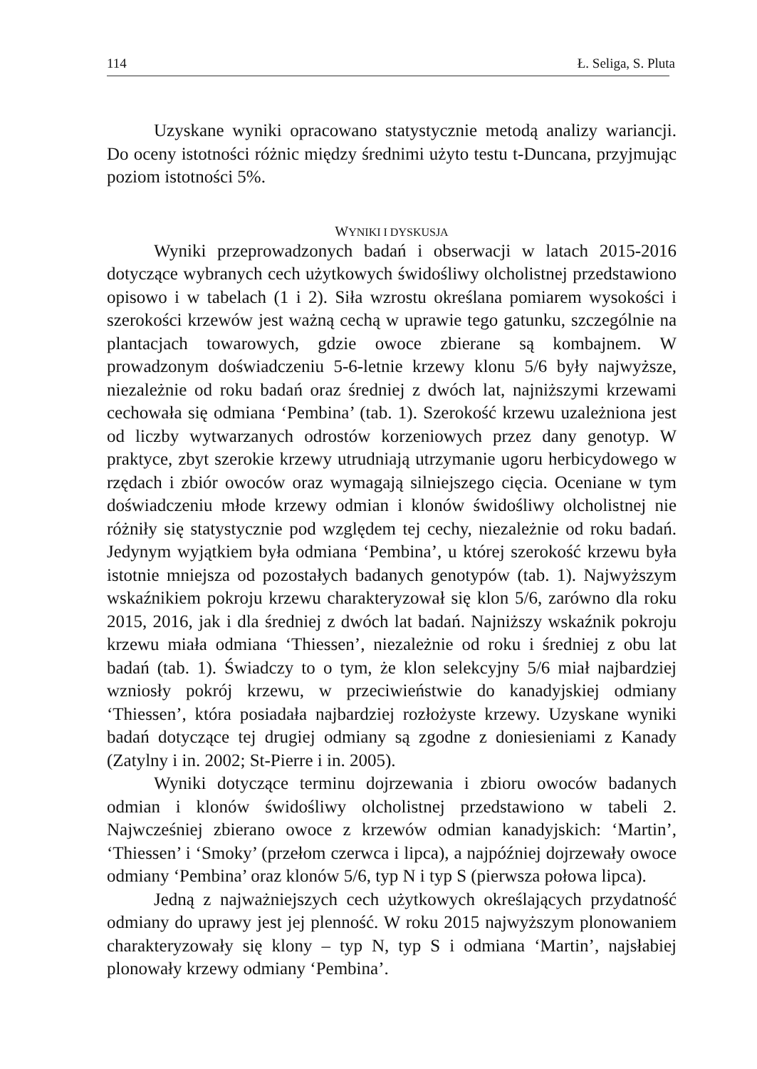114 Ł. Seliga, S. Pluta
Uzyskane wyniki opracowano statystycznie metodą analizy wariancji. Do oceny istotności różnic między średnimi użyto testu t-Duncana, przyjmując poziom istotności 5%.
WYNIKI I DYSKUSJA
Wyniki przeprowadzonych badań i obserwacji w latach 2015-2016 dotyczące wybranych cech użytkowych świdośliwy olcholistnej przedstawiono opisowo i w tabelach (1 i 2). Siła wzrostu określana pomiarem wysokości i szerokości krzewów jest ważną cechą w uprawie tego gatunku, szczególnie na plantacjach towarowych, gdzie owoce zbierane są kombajnem. W prowadzonym doświadczeniu 5-6-letnie krzewy klonu 5/6 były najwyższe, niezależnie od roku badań oraz średniej z dwóch lat, najniższymi krzewami cechowała się odmiana ‘Pembina’ (tab. 1). Szerokość krzewu uzależniona jest od liczby wytwarzanych odrostów korzeniowych przez dany genotyp. W praktyce, zbyt szerokie krzewy utrudniają utrzymanie ugoru herbicydowego w rzędach i zbiór owoców oraz wymagają silniejszego cięcia. Oceniane w tym doświadczeniu młode krzewy odmian i klonów świdośliwy olcholistnej nie różniły się statystycznie pod względem tej cechy, niezależnie od roku badań. Jedynym wyjątkiem była odmiana ‘Pembina’, u której szerokość krzewu była istotnie mniejsza od pozostałych badanych genotypów (tab. 1). Najwyższym wskaźnikiem pokroju krzewu charakteryzował się klon 5/6, zarówno dla roku 2015, 2016, jak i dla średniej z dwóch lat badań. Najniższy wskaźnik pokroju krzewu miała odmiana ‘Thiessen’, niezależnie od roku i średniej z obu lat badań (tab. 1). Świadczy to o tym, że klon selekcyjny 5/6 miał najbardziej wzniosły pokrój krzewu, w przeciwieństwie do kanadyjskiej odmiany ‘Thiessen’, która posiadała najbardziej rozłożyste krzewy. Uzyskane wyniki badań dotyczące tej drugiej odmiany są zgodne z doniesieniami z Kanady (Zatylny i in. 2002; St-Pierre i in. 2005).
Wyniki dotyczące terminu dojrzewania i zbioru owoców badanych odmian i klonów świdośliwy olcholistnej przedstawiono w tabeli 2. Najwcześniej zbierano owoce z krzewów odmian kanadyjskich: ‘Martin’, ‘Thiessen’ i ‘Smoky’ (przełom czerwca i lipca), a najpóźniej dojrzewały owoce odmiany ‘Pembina’ oraz klonów 5/6, typ N i typ S (pierwsza połowa lipca).
Jedną z najważniejszych cech użytkowych określających przydatność odmiany do uprawy jest jej plenność. W roku 2015 najwyższym plonowaniem charakteryzowały się klony – typ N, typ S i odmiana ‘Martin’, najsłabiej plonowały krzewy odmiany ‘Pembina’.